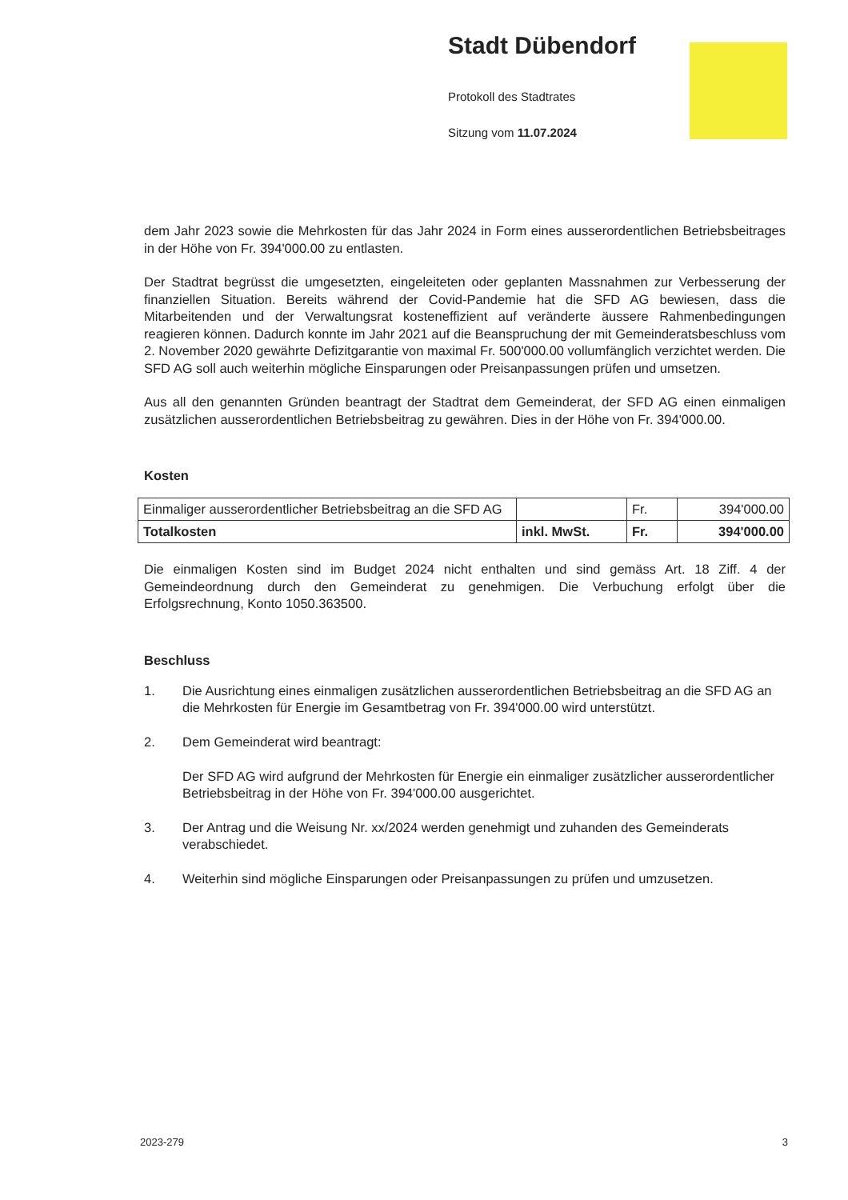Stadt Dübendorf
Protokoll des Stadtrates
Sitzung vom 11.07.2024
dem Jahr 2023 sowie die Mehrkosten für das Jahr 2024 in Form eines ausserordentlichen Betriebsbeitrages in der Höhe von Fr. 394'000.00 zu entlasten.
Der Stadtrat begrüsst die umgesetzten, eingeleiteten oder geplanten Massnahmen zur Verbesserung der finanziellen Situation. Bereits während der Covid-Pandemie hat die SFD AG bewiesen, dass die Mitarbeitenden und der Verwaltungsrat kosteneffizient auf veränderte äussere Rahmenbedingungen reagieren können. Dadurch konnte im Jahr 2021 auf die Beanspruchung der mit Gemeinderatsbeschluss vom 2. November 2020 gewährte Defizitgarantie von maximal Fr. 500'000.00 vollumfänglich verzichtet werden. Die SFD AG soll auch weiterhin mögliche Einsparungen oder Preisanpassungen prüfen und umsetzen.
Aus all den genannten Gründen beantragt der Stadtrat dem Gemeinderat, der SFD AG einen einmaligen zusätzlichen ausserordentlichen Betriebsbeitrag zu gewähren. Dies in der Höhe von Fr. 394'000.00.
Kosten
| Einmaliger ausserordentlicher Betriebsbeitrag an die SFD AG | | Fr. | 394'000.00 |
| Totalkosten | inkl. MwSt. | Fr. | 394'000.00 |
Die einmaligen Kosten sind im Budget 2024 nicht enthalten und sind gemäss Art. 18 Ziff. 4 der Gemeindeordnung durch den Gemeinderat zu genehmigen. Die Verbuchung erfolgt über die Erfolgsrechnung, Konto 1050.363500.
Beschluss
1. Die Ausrichtung eines einmaligen zusätzlichen ausserordentlichen Betriebsbeitrag an die SFD AG an die Mehrkosten für Energie im Gesamtbetrag von Fr. 394'000.00 wird unterstützt.
2. Dem Gemeinderat wird beantragt:
Der SFD AG wird aufgrund der Mehrkosten für Energie ein einmaliger zusätzlicher ausserordentlicher Betriebsbeitrag in der Höhe von Fr. 394'000.00 ausgerichtet.
3. Der Antrag und die Weisung Nr. xx/2024 werden genehmigt und zuhanden des Gemeinderats verabschiedet.
4. Weiterhin sind mögliche Einsparungen oder Preisanpassungen zu prüfen und umzusetzen.
2023-279 3